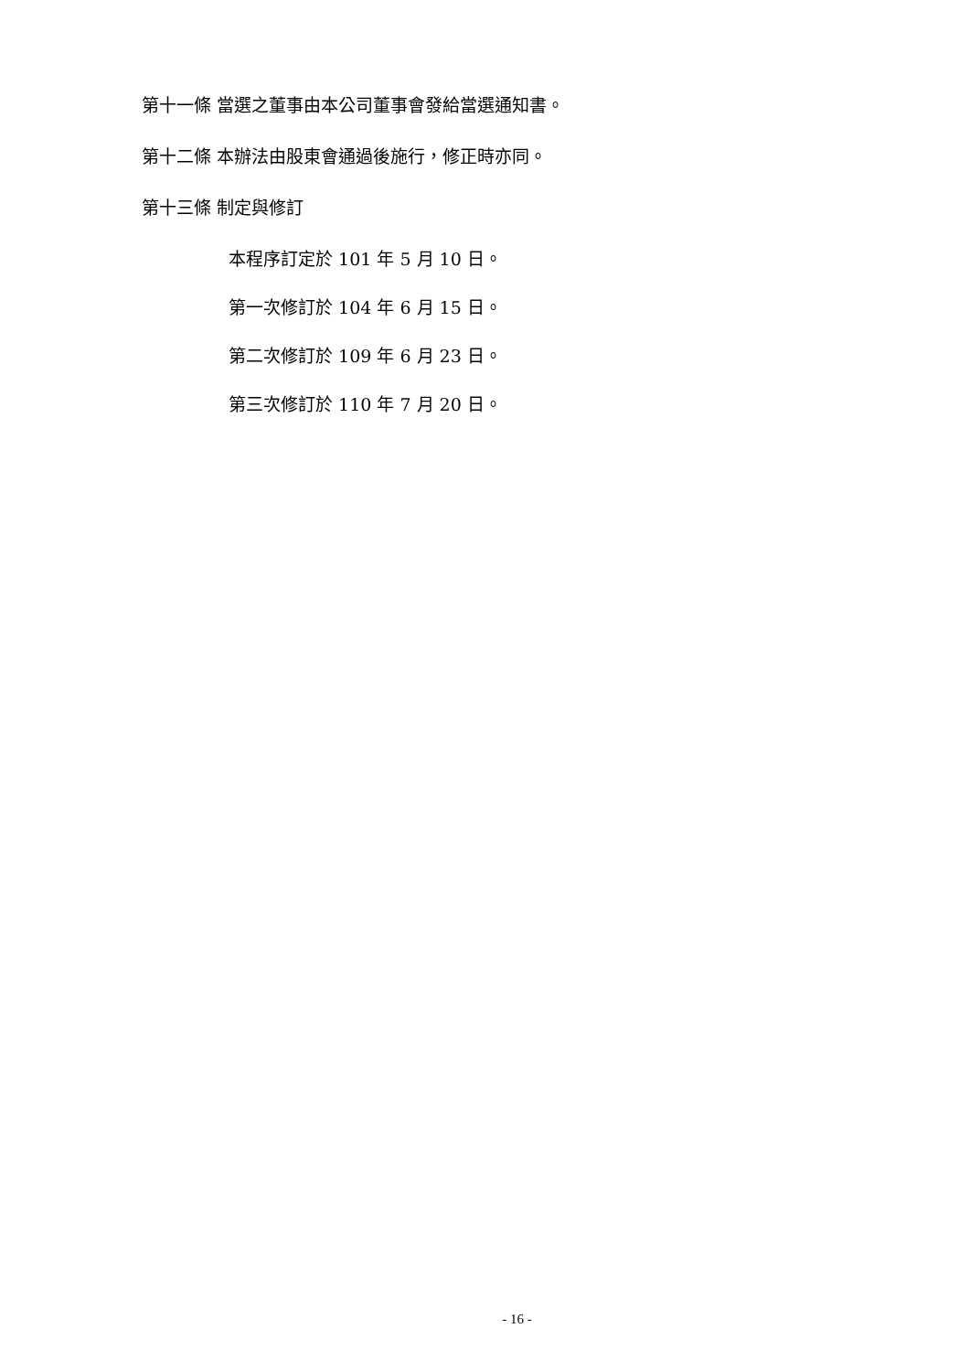第十一條 當選之董事由本公司董事會發給當選通知書。
第十二條 本辦法由股東會通過後施行，修正時亦同。
第十三條 制定與修訂
本程序訂定於 101 年 5 月 10 日。
第一次修訂於 104 年 6 月 15 日。
第二次修訂於 109 年 6 月 23 日。
第三次修訂於 110 年 7 月 20 日。
- 16 -